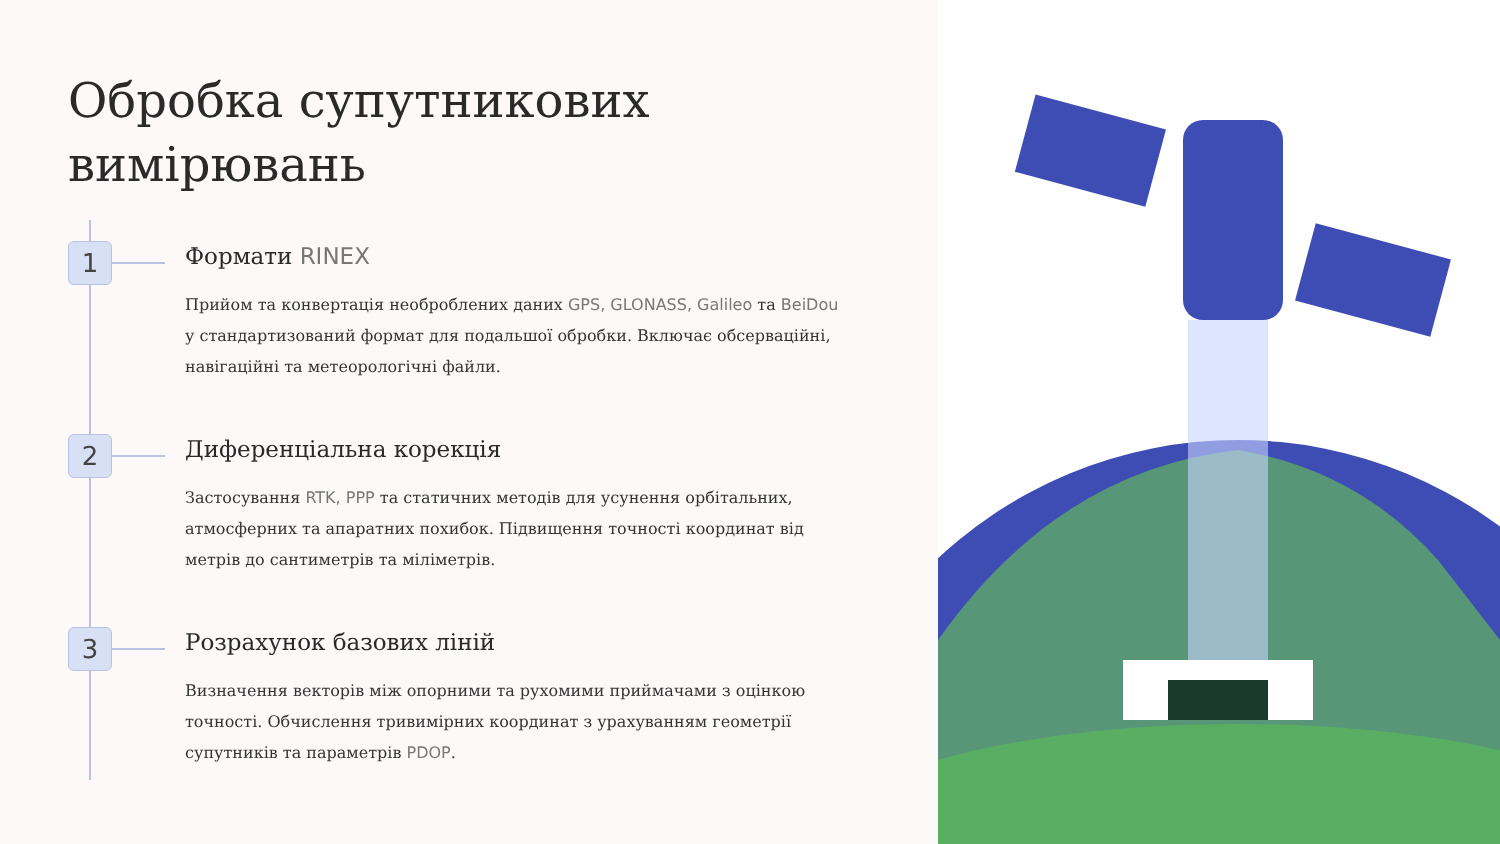Обробка супутникових вимірювань
1
Формати RINEX
Прийом та конвертація необроблених даних GPS, GLONASS, Galileo та BeiDou у стандартизований формат для подальшої обробки. Включає обсерваційні, навігаційні та метеорологічні файли.
2
Диференціальна корекція
Застосування RTK, PPP та статичних методів для усунення орбітальних, атмосферних та апаратних похибок. Підвищення точності координат від метрів до сантиметрів та міліметрів.
3
Розрахунок базових ліній
Визначення векторів між опорними та рухомими приймачами з оцінкою точності. Обчислення тривимірних координат з урахуванням геометрії супутників та параметрів PDOP.